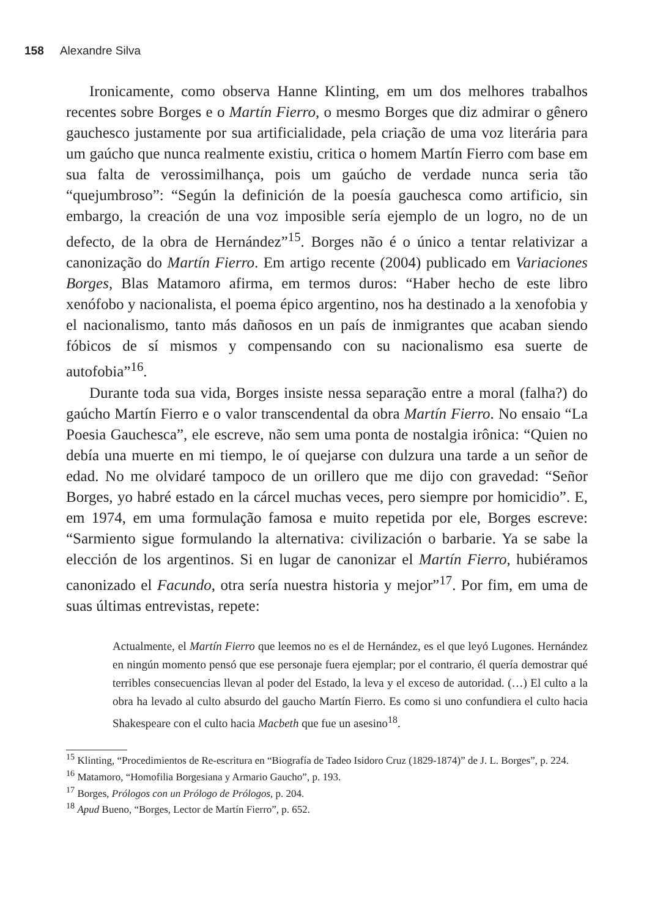158 Alexandre Silva
Ironicamente, como observa Hanne Klinting, em um dos melhores trabalhos recentes sobre Borges e o Martín Fierro, o mesmo Borges que diz admirar o gênero gauchesco justamente por sua artificialidade, pela criação de uma voz literária para um gaúcho que nunca realmente existiu, critica o homem Martín Fierro com base em sua falta de verossimilhança, pois um gaúcho de verdade nunca seria tão “quejumbroso”: “Según la definición de la poesía gauchesca como artificio, sin embargo, la creación de una voz imposible sería ejemplo de un logro, no de un defecto, de la obra de Hernández”<sup>15</sup>. Borges não é o único a tentar relativizar a canonização do Martín Fierro. Em artigo recente (2004) publicado em Variaciones Borges, Blas Matamoro afirma, em termos duros: “Haber hecho de este libro xenófobo y nacionalista, el poema épico argentino, nos ha destinado a la xenofobia y el nacionalismo, tanto más dañosos en un país de inmigrantes que acaban siendo fóbicos de sí mismos y compensando con su nacionalismo esa suerte de autofobia”<sup>16</sup>.
Durante toda sua vida, Borges insiste nessa separação entre a moral (falha?) do gaúcho Martín Fierro e o valor transcendental da obra Martín Fierro. No ensaio “La Poesia Gauchesca”, ele escreve, não sem uma ponta de nostalgia irônica: “Quien no debía una muerte en mi tiempo, le oí quejarse con dulzura una tarde a un señor de edad. No me olvidaré tampoco de un orillero que me dijo con gravedad: “Señor Borges, yo habré estado en la cárcel muchas veces, pero siempre por homicidio”. E, em 1974, em uma formulação famosa e muito repetida por ele, Borges escreve: “Sarmiento sigue formulando la alternativa: civilización o barbarie. Ya se sabe la elección de los argentinos. Si en lugar de canonizar el Martín Fierro, hubiéramos canonizado el Facundo, otra sería nuestra historia y mejor”<sup>17</sup>. Por fim, em uma de suas últimas entrevistas, repete:
Actualmente, el Martín Fierro que leemos no es el de Hernández, es el que leyó Lugones. Hernández en ningún momento pensó que ese personaje fuera ejemplar; por el contrario, él quería demostrar qué terribles consecuencias llevan al poder del Estado, la leva y el exceso de autoridad. (…) El culto a la obra ha levado al culto absurdo del gaucho Martín Fierro. Es como si uno confundiera el culto hacia Shakespeare con el culto hacia Macbeth que fue un asesino<sup>18</sup>.
<sup>15</sup> Klinting, “Procedimientos de Re-escritura en “Biografía de Tadeo Isidoro Cruz (1829-1874)” de J. L. Borges”, p. 224.
<sup>16</sup> Matamoro, “Homofilia Borgesiana y Armario Gaucho”, p. 193.
<sup>17</sup> Borges, Prólogos con un Prólogo de Prólogos, p. 204.
<sup>18</sup> Apud Bueno, “Borges, Lector de Martín Fierro”, p. 652.